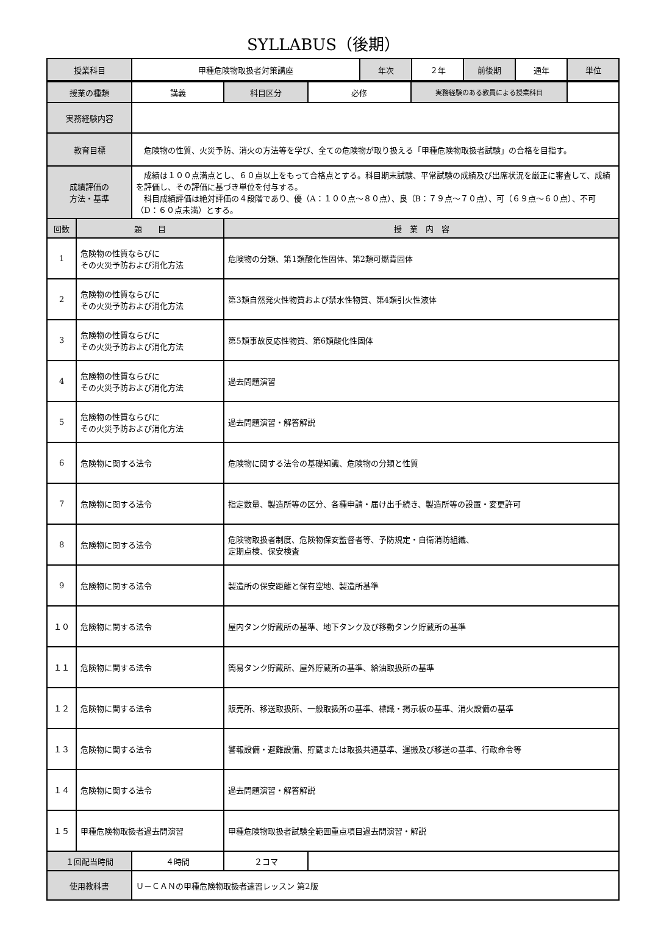SYLLABUS（後期）
| 授業科目 | 甲種危険物取扱者対策講座 | 年次 | ２年 | 前後期 | 通年 | 単位 |
| 授業の種類 | | 講義 | 科目区分 | 必修 | 実務経験のある教員による授業科目 | |
| 実務経験内容 | | | | | | |
| 教育目標 | | 危険物の性質、火災予防、消火の方法等を学び、全ての危険物が取り扱える「甲種危険物取扱者試験」の合格を目指す。 | | | | |
| 成績評価の 方法・基準 | | 成績は１００点満点とし、６０点以上をもって合格点とする。科目期末試験、平常試験の成績及び出席状況を厳正に審査して、成績を評価し、その評価に基づき単位を付与する。 科目成績評価は絶対評価の４段階であり、優（A：１００点～８０点）、良（B：７９点～７０点）、可（６９点～６０点）、不可（D：６０点未満）とする。 | | | | |
| 回数 | 題 目 | | 授 業 内 容 | | | |
| 1 | 危険物の性質ならびに その火災予防および消化方法 | | 危険物の分類、第1類酸化性固体、第2類可燃背固体 | | | |
| 2 | 危険物の性質ならびに その火災予防および消化方法 | | 第3類自然発火性物質および禁水性物質、第4類引火性液体 | | | |
| 3 | 危険物の性質ならびに その火災予防および消化方法 | | 第5類事故反応性物質、第6類酸化性固体 | | | |
| 4 | 危険物の性質ならびに その火災予防および消化方法 | | 過去問題演習 | | | |
| 5 | 危険物の性質ならびに その火災予防および消化方法 | | 過去問題演習・解答解説 | | | |
| 6 | 危険物に関する法令 | | 危険物に関する法令の基礎知識、危険物の分類と性質 | | | |
| 7 | 危険物に関する法令 | | 指定数量、製造所等の区分、各種申請・届け出手続き、製造所等の設置・変更許可 | | | |
| 8 | 危険物に関する法令 | | 危険物取扱者制度、危険物保安監督者等、予防規定・自衛消防組織、 定期点検、保安検査 | | | |
| 9 | 危険物に関する法令 | | 製造所の保安距離と保有空地、製造所基準 | | | |
| １０ | 危険物に関する法令 | | 屋内タンク貯蔵所の基準、地下タンク及び移動タンク貯蔵所の基準 | | | |
| １１ | 危険物に関する法令 | | 簡易タンク貯蔵所、屋外貯蔵所の基準、給油取扱所の基準 | | | |
| １２ | 危険物に関する法令 | | 販売所、移送取扱所、一般取扱所の基準、標識・掲示板の基準、消火設備の基準 | | | |
| １３ | 危険物に関する法令 | | 警報設備・避難設備、貯蔵または取扱共通基準、運搬及び移送の基準、行政命令等 | | | |
| １４ | 危険物に関する法令 | | 過去問題演習・解答解説 | | | |
| １５ | 甲種危険物取扱者過去問演習 | | 甲種危険物取扱者試験全範囲重点項目過去問演習・解説 | | | |
| １回配当時間 | | ４時間 | ２コマ | | | |
| 使用教科書 | | Ｕ－ＣＡＮの甲種危険物取扱者速習レッスン 第2版 | | | | |